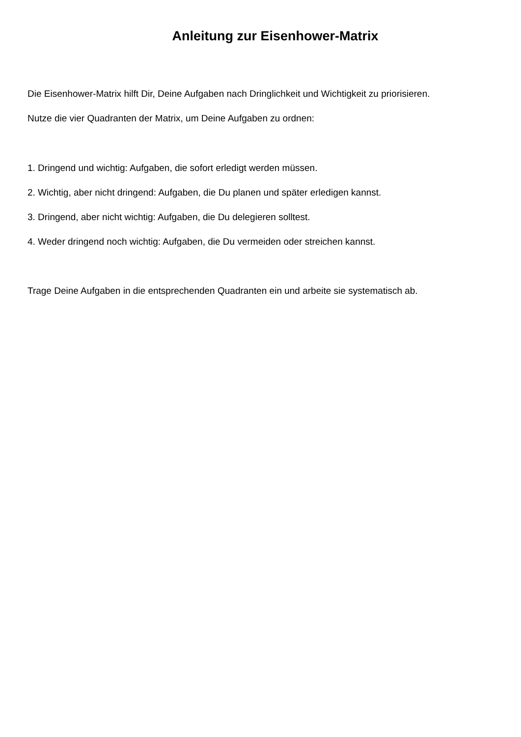Anleitung zur Eisenhower-Matrix
Die Eisenhower-Matrix hilft Dir, Deine Aufgaben nach Dringlichkeit und Wichtigkeit zu priorisieren.
Nutze die vier Quadranten der Matrix, um Deine Aufgaben zu ordnen:
1. Dringend und wichtig: Aufgaben, die sofort erledigt werden müssen.
2. Wichtig, aber nicht dringend: Aufgaben, die Du planen und später erledigen kannst.
3. Dringend, aber nicht wichtig: Aufgaben, die Du delegieren solltest.
4. Weder dringend noch wichtig: Aufgaben, die Du vermeiden oder streichen kannst.
Trage Deine Aufgaben in die entsprechenden Quadranten ein und arbeite sie systematisch ab.